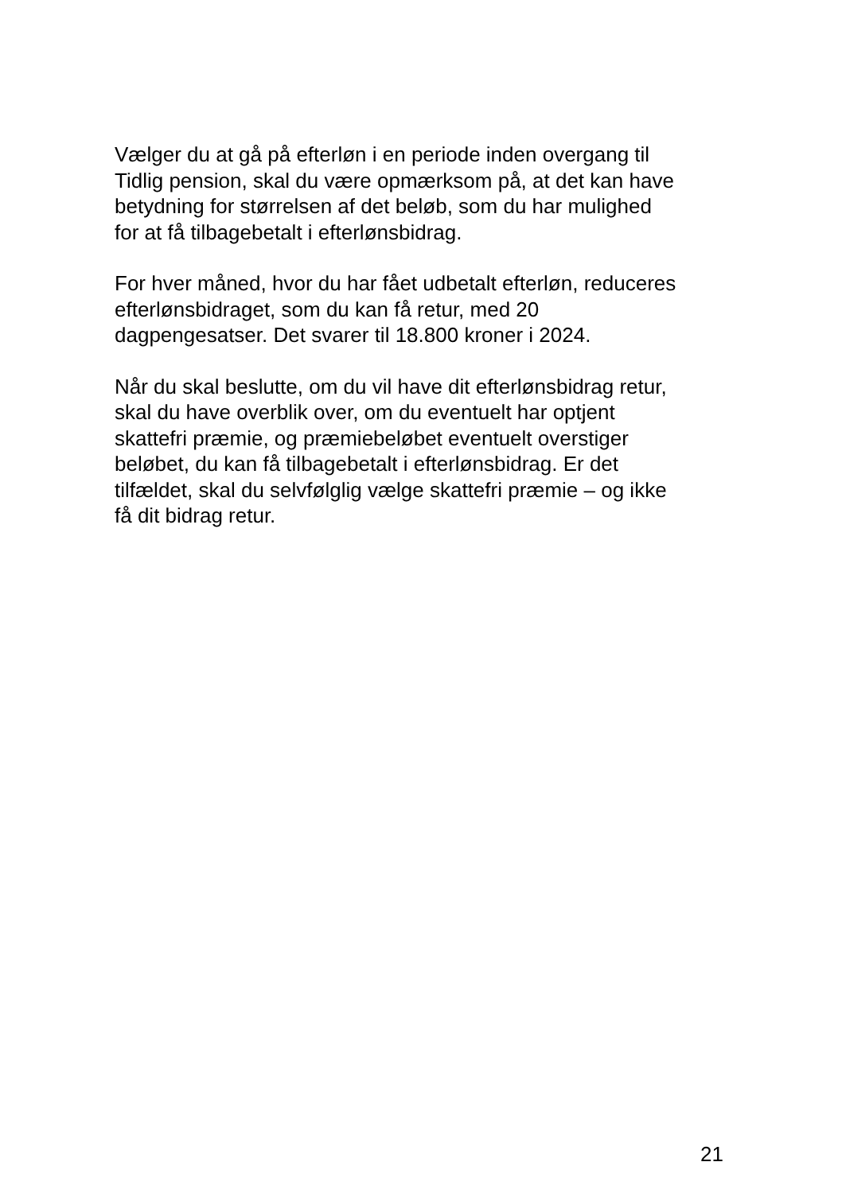Vælger du at gå på efterløn i en periode inden overgang til
Tidlig pension, skal du være opmærksom på, at det kan have
betydning for størrelsen af det beløb, som du har mulighed
for at få tilbagebetalt i efterlønsbidrag.
For hver måned, hvor du har fået udbetalt efterløn, reduceres
efterlønsbidraget, som du kan få retur, med 20
dagpengesatser. Det svarer til 18.800 kroner i 2024.
Når du skal beslutte, om du vil have dit efterlønsbidrag retur,
skal du have overblik over, om du eventuelt har optjent
skattefri præmie, og præmiebeløbet eventuelt overstiger
beløbet, du kan få tilbagebetalt i efterlønsbidrag. Er det
tilfældet, skal du selvfølglig vælge skattefri præmie – og ikke
få dit bidrag retur.
21